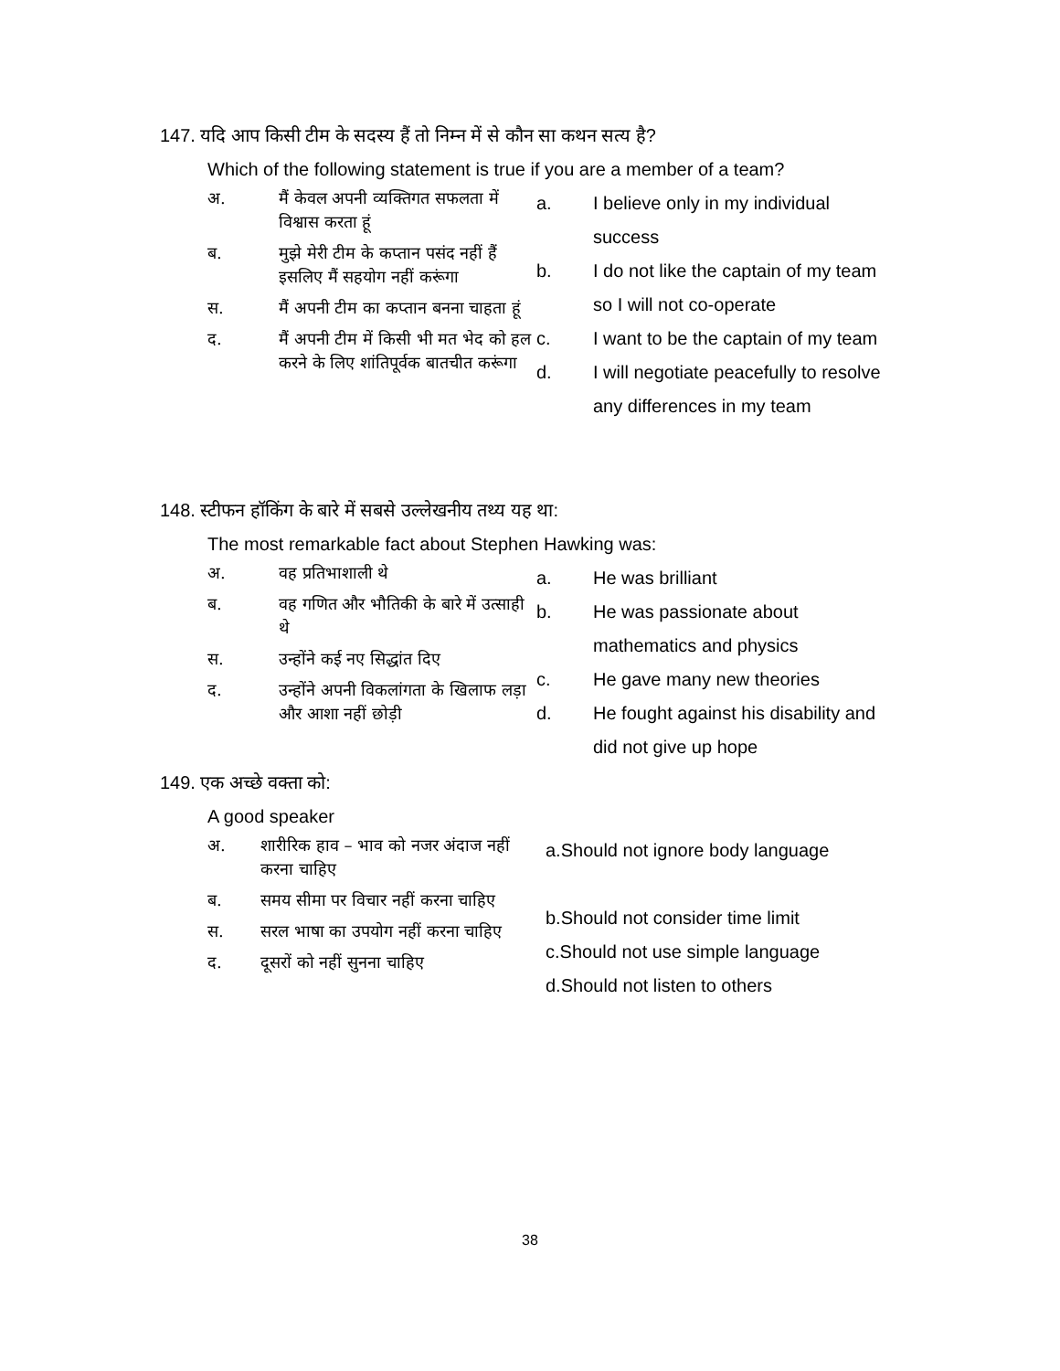147. यदि आप किसी टीम के सदस्य हैं तो निम्न में से कौन सा कथन सत्य है?
Which of the following statement is true if you are a member of a team?
अ. मैं केवल अपनी व्यक्तिगत सफलता में विश्वास करता हूं
ब. मुझे मेरी टीम के कप्तान पसंद नहीं हैं इसलिए मैं सहयोग नहीं करूंगा
स. मैं अपनी टीम का कप्तान बनना चाहता हूं
द. मैं अपनी टीम में किसी भी मत भेद को हल करने के लिए शांतिपूर्वक बातचीत करूंगा
a. I believe only in my individual success
b. I do not like the captain of my team so I will not co-operate
c. I want to be the captain of my team
d. I will negotiate peacefully to resolve any differences in my team
148. स्टीफन हॉकिंग के बारे में सबसे उल्लेखनीय तथ्य यह था:
The most remarkable fact about Stephen Hawking was:
अ. वह प्रतिभाशाली थे
ब. वह गणित और भौतिकी के बारे में उत्साही थे
स. उन्होंने कई नए सिद्धांत दिए
द. उन्होंने अपनी विकलांगता के खिलाफ लड़ा और आशा नहीं छोड़ी
a. He was brilliant
b. He was passionate about mathematics and physics
c. He gave many new theories
d. He fought against his disability and did not give up hope
149. एक अच्छे वक्ता को:
A good speaker
अ. शारीरिक हाव – भाव को नजर अंदाज नहीं करना चाहिए
ब. समय सीमा पर विचार नहीं करना चाहिए
स. सरल भाषा का उपयोग नहीं करना चाहिए
द. दूसरों को नहीं सुनना चाहिए
a.Should not ignore body language
b.Should not consider time limit
c.Should not use simple language
d.Should not listen to others
38